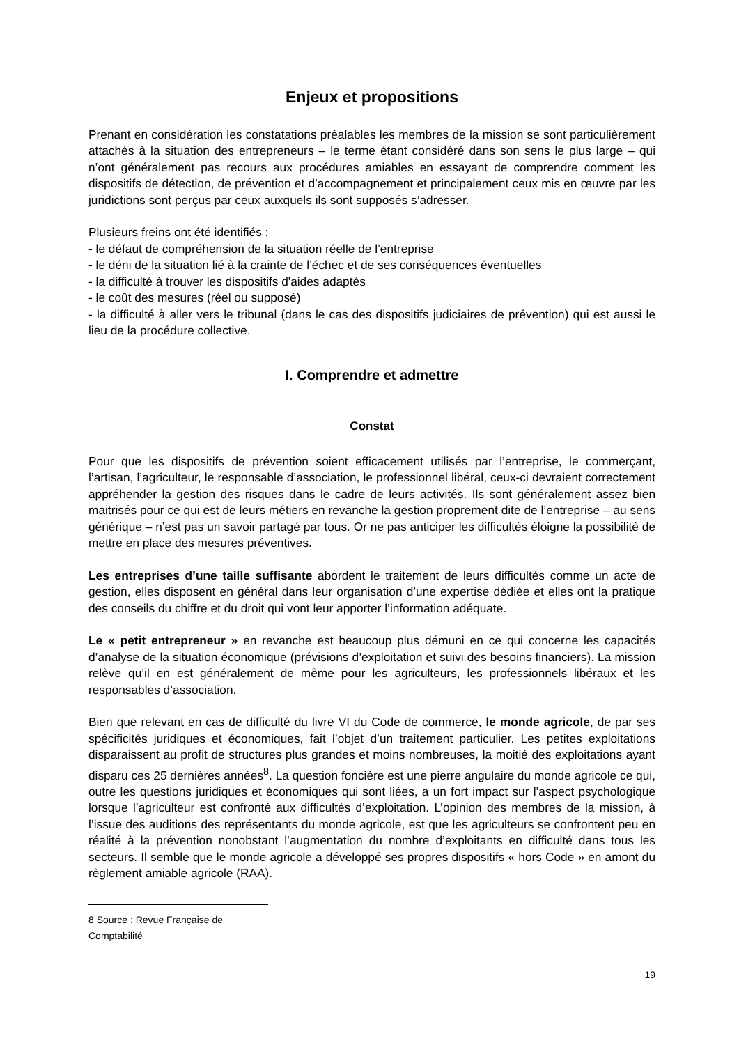Enjeux et propositions
Prenant en considération les constatations préalables les membres de la mission se sont particulièrement attachés à la situation des entrepreneurs – le terme étant considéré dans son sens le plus large – qui n’ont généralement pas recours aux procédures amiables en essayant de comprendre comment les dispositifs de détection, de prévention et d’accompagnement et principalement ceux mis en œuvre par les juridictions sont perçus par ceux auxquels ils sont supposés s’adresser.
Plusieurs freins ont été identifiés :
- le défaut de compréhension de la situation réelle de l’entreprise
- le déni de la situation lié à la crainte de l’échec et de ses conséquences éventuelles
- la difficulté à trouver les dispositifs d'aides adaptés
- le coût des mesures (réel ou supposé)
- la difficulté à aller vers le tribunal (dans le cas des dispositifs judiciaires de prévention) qui est aussi le lieu de la procédure collective.
I. Comprendre et admettre
Constat
Pour que les dispositifs de prévention soient efficacement utilisés par l’entreprise, le commerçant, l’artisan, l’agriculteur, le responsable d’association, le professionnel libéral, ceux-ci devraient correctement appréhender la gestion des risques dans le cadre de leurs activités. Ils sont généralement assez bien maitrisés pour ce qui est de leurs métiers en revanche la gestion proprement dite de l’entreprise – au sens générique – n’est pas un savoir partagé par tous. Or ne pas anticiper les difficultés éloigne la possibilité de mettre en place des mesures préventives.
Les entreprises d’une taille suffisante abordent le traitement de leurs difficultés comme un acte de gestion, elles disposent en général dans leur organisation d’une expertise dédiée et elles ont la pratique des conseils du chiffre et du droit qui vont leur apporter l’information adéquate.
Le « petit entrepreneur » en revanche est beaucoup plus démuni en ce qui concerne les capacités d’analyse de la situation économique (prévisions d’exploitation et suivi des besoins financiers). La mission relève qu’il en est généralement de même pour les agriculteurs, les professionnels libéraux et les responsables d’association.
Bien que relevant en cas de difficulté du livre VI du Code de commerce, le monde agricole, de par ses spécificités juridiques et économiques, fait l’objet d’un traitement particulier. Les petites exploitations disparaissent au profit de structures plus grandes et moins nombreuses, la moitié des exploitations ayant disparu ces 25 dernières années<sup>8</sup>. La question foncière est une pierre angulaire du monde agricole ce qui, outre les questions juridiques et économiques qui sont liées, a un fort impact sur l’aspect psychologique lorsque l’agriculteur est confronté aux difficultés d’exploitation. L’opinion des membres de la mission, à l’issue des auditions des représentants du monde agricole, est que les agriculteurs se confrontent peu en réalité à la prévention nonobstant l’augmentation du nombre d’exploitants en difficulté dans tous les secteurs. Il semble que le monde agricole a développé ses propres dispositifs « hors Code » en amont du règlement amiable agricole (RAA).
8 Source : Revue Française de Comptabilité
19